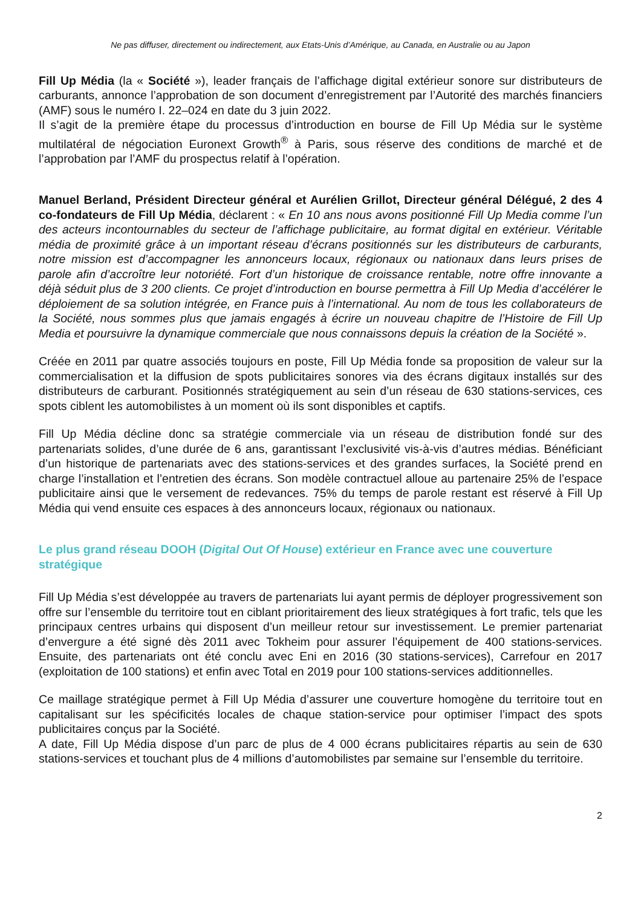Ne pas diffuser, directement ou indirectement, aux Etats-Unis d’Amérique, au Canada, en Australie ou au Japon
Fill Up Média (la « Société »), leader français de l’affichage digital extérieur sonore sur distributeurs de carburants, annonce l’approbation de son document d’enregistrement par l’Autorité des marchés financiers (AMF) sous le numéro I. 22–024 en date du 3 juin 2022.
Il s’agit de la première étape du processus d’introduction en bourse de Fill Up Média sur le système multilatéral de négociation Euronext Growth<sup>®</sup> à Paris, sous réserve des conditions de marché et de l’approbation par l’AMF du prospectus relatif à l’opération.
Manuel Berland, Président Directeur général et Aurélien Grillot, Directeur général Délégué, 2 des 4 co-fondateurs de Fill Up Média, déclarent : « En 10 ans nous avons positionné Fill Up Media comme l’un des acteurs incontournables du secteur de l’affichage publicitaire, au format digital en extérieur. Véritable média de proximité grâce à un important réseau d’écrans positionnés sur les distributeurs de carburants, notre mission est d’accompagner les annonceurs locaux, régionaux ou nationaux dans leurs prises de parole afin d’accroître leur notoriété. Fort d’un historique de croissance rentable, notre offre innovante a déjà séduit plus de 3 200 clients. Ce projet d’introduction en bourse permettra à Fill Up Media d’accélérer le déploiement de sa solution intégrée, en France puis à l’international. Au nom de tous les collaborateurs de la Société, nous sommes plus que jamais engagés à écrire un nouveau chapitre de l’Histoire de Fill Up Media et poursuivre la dynamique commerciale que nous connaissons depuis la création de la Société ».
Créée en 2011 par quatre associés toujours en poste, Fill Up Média fonde sa proposition de valeur sur la commercialisation et la diffusion de spots publicitaires sonores via des écrans digitaux installés sur des distributeurs de carburant. Positionnés stratégiquement au sein d’un réseau de 630 stations-services, ces spots ciblent les automobilistes à un moment où ils sont disponibles et captifs.
Fill Up Média décline donc sa stratégie commerciale via un réseau de distribution fondé sur des partenariats solides, d’une durée de 6 ans, garantissant l’exclusivité vis-à-vis d’autres médias. Bénéficiant d’un historique de partenariats avec des stations-services et des grandes surfaces, la Société prend en charge l’installation et l’entretien des écrans. Son modèle contractuel alloue au partenaire 25% de l’espace publicitaire ainsi que le versement de redevances. 75% du temps de parole restant est réservé à Fill Up Média qui vend ensuite ces espaces à des annonceurs locaux, régionaux ou nationaux.
Le plus grand réseau DOOH (Digital Out Of House) extérieur en France avec une couverture stratégique
Fill Up Média s’est développée au travers de partenariats lui ayant permis de déployer progressivement son offre sur l’ensemble du territoire tout en ciblant prioritairement des lieux stratégiques à fort trafic, tels que les principaux centres urbains qui disposent d’un meilleur retour sur investissement. Le premier partenariat d’envergure a été signé dès 2011 avec Tokheim pour assurer l’équipement de 400 stations-services. Ensuite, des partenariats ont été conclu avec Eni en 2016 (30 stations-services), Carrefour en 2017 (exploitation de 100 stations) et enfin avec Total en 2019 pour 100 stations-services additionnelles.
Ce maillage stratégique permet à Fill Up Média d’assurer une couverture homogène du territoire tout en capitalisant sur les spécificités locales de chaque station-service pour optimiser l’impact des spots publicitaires conçus par la Société.
A date, Fill Up Média dispose d’un parc de plus de 4 000 écrans publicitaires répartis au sein de 630 stations-services et touchant plus de 4 millions d’automobilistes par semaine sur l’ensemble du territoire.
2